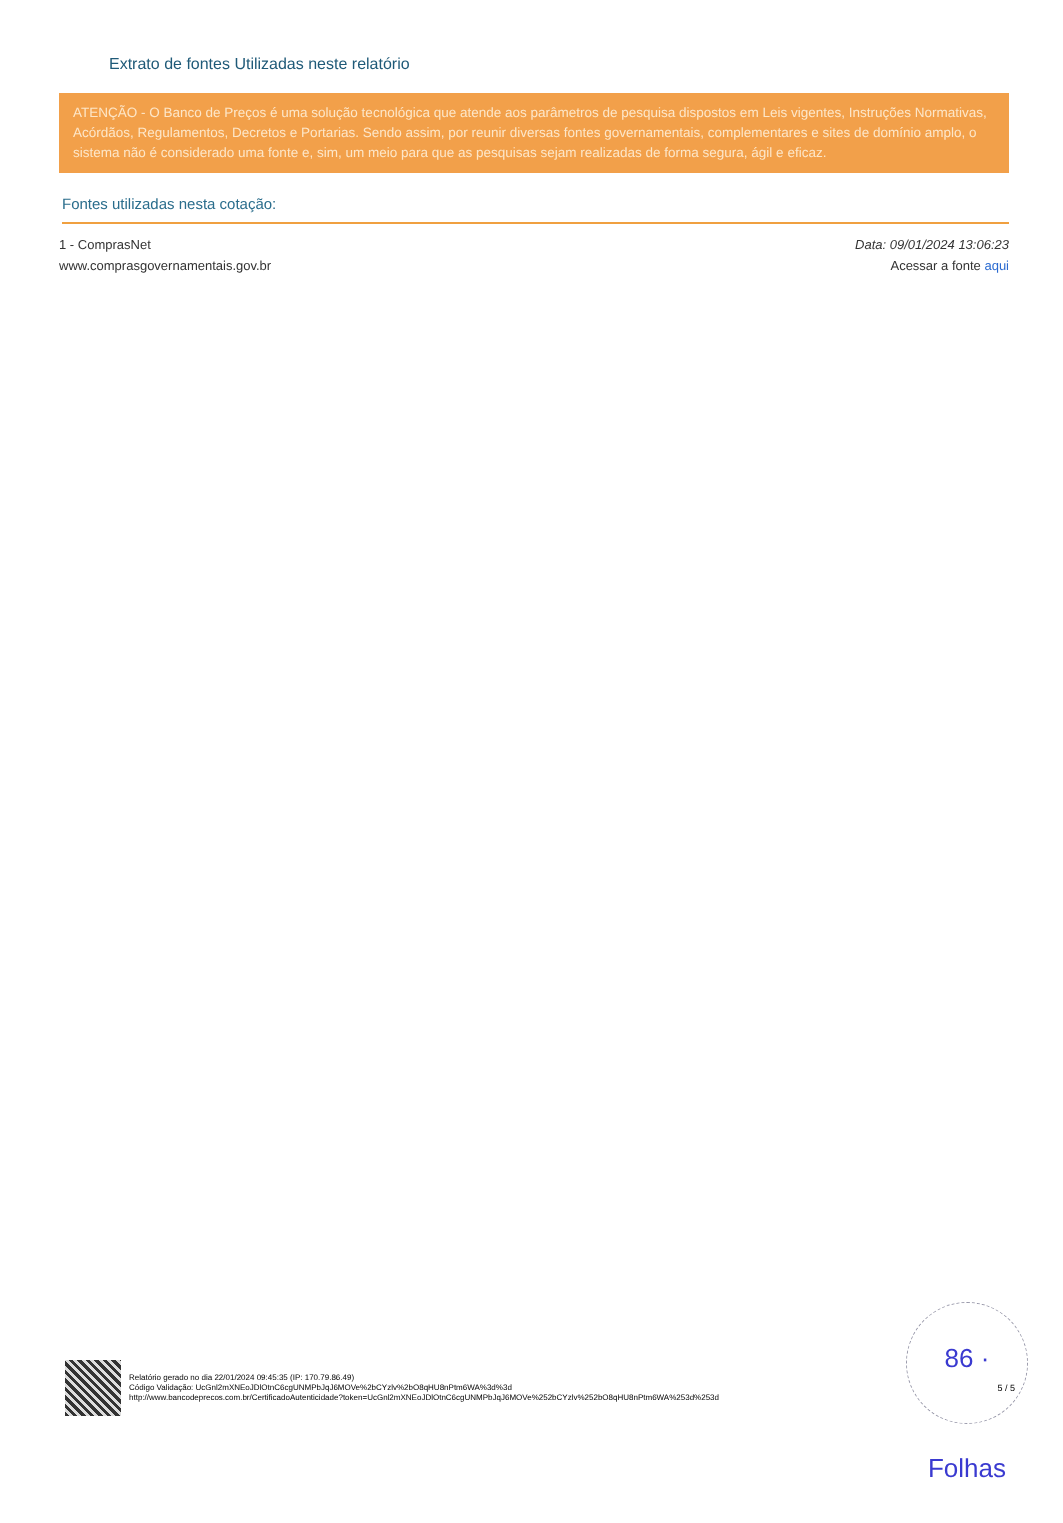Extrato de fontes Utilizadas neste relatório
ATENÇÃO - O Banco de Preços é uma solução tecnológica que atende aos parâmetros de pesquisa dispostos em Leis vigentes, Instruções Normativas, Acórdãos, Regulamentos, Decretos e Portarias. Sendo assim, por reunir diversas fontes governamentais, complementares e sites de domínio amplo, o sistema não é considerado uma fonte e, sim, um meio para que as pesquisas sejam realizadas de forma segura, ágil e eficaz.
Fontes utilizadas nesta cotação:
1 - ComprasNet
www.comprasgovernamentais.gov.br
Data: 09/01/2024 13:06:23
Acessar a fonte aqui
86 · Folhas
Relatório gerado no dia 22/01/2024 09:45:35 (IP: 170.79.86.49)
Código Validação: UcGnl2mXNEoJDlOtnC6cgUNMPbJqJ6MOVe%2bCYzlv%2bO8qHU8nPtm6WA%3d%3d
http://www.bancodeprecos.com.br/CertificadoAutenticidade?token=UcGnl2mXNEoJDlOtnC6cgUNMPbJqJ6MOVe%252bCYzlv%252bO8qHU8nPtm6WA%253d%253d
5 / 5